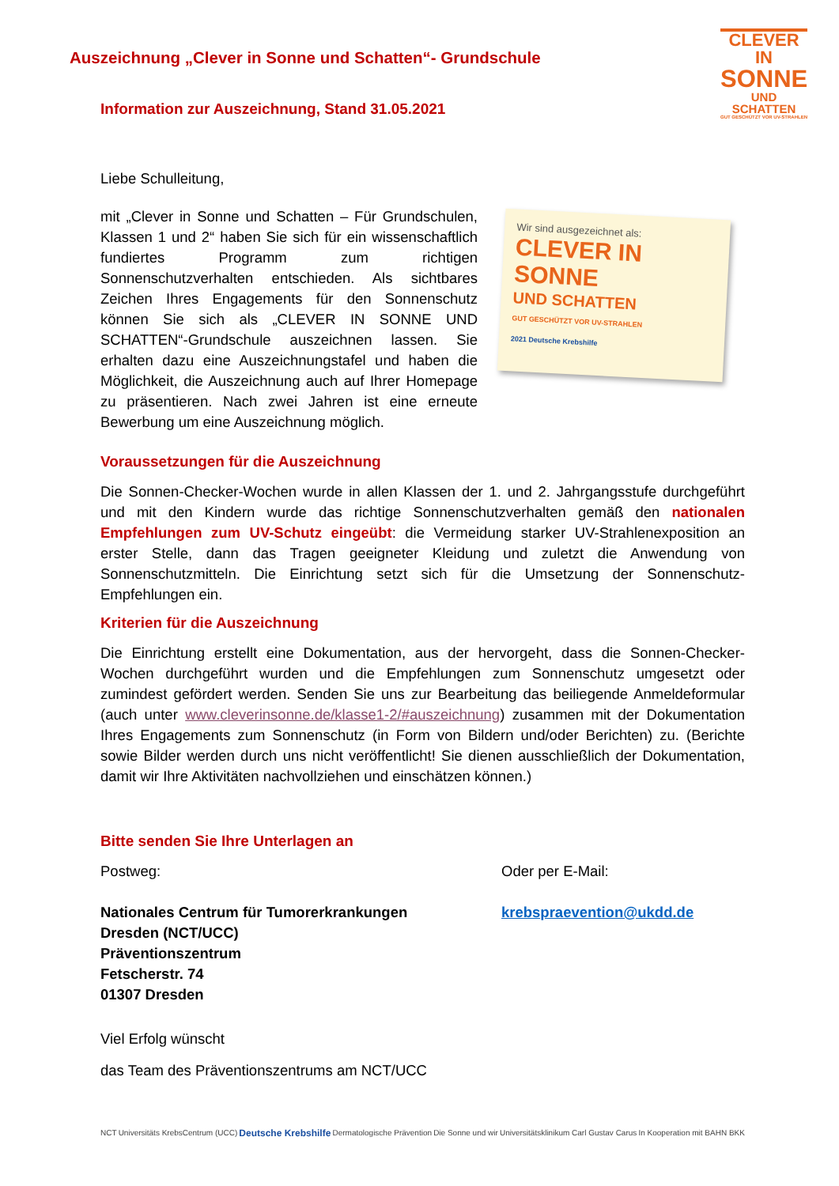Auszeichnung „Clever in Sonne und Schatten“- Grundschule
CLEVER IN
SONNE
UND SCHATTEN
GUT GESCHÜTZT VOR UV-STRAHLEN
Information zur Auszeichnung, Stand 31.05.2021
Liebe Schulleitung,
mit „Clever in Sonne und Schatten – Für Grundschulen, Klassen 1 und 2“ haben Sie sich für ein wissenschaftlich fundiertes Programm zum richtigen Sonnenschutzverhalten entschieden. Als sichtbares Zeichen Ihres Engagements für den Sonnenschutz können Sie sich als „CLEVER IN SONNE UND SCHATTEN“-Grundschule auszeichnen lassen. Sie erhalten dazu eine Auszeichnungstafel und haben die Möglichkeit, die Auszeichnung auch auf Ihrer Homepage zu präsentieren. Nach zwei Jahren ist eine erneute Bewerbung um eine Auszeichnung möglich.
Wir sind ausgezeichnet als:
CLEVER IN
SONNE
UND SCHATTEN
GUT GESCHÜTZT VOR UV-STRAHLEN
2021 Deutsche Krebshilfe
Voraussetzungen für die Auszeichnung
Die Sonnen-Checker-Wochen wurde in allen Klassen der 1. und 2. Jahrgangsstufe durchgeführt und mit den Kindern wurde das richtige Sonnenschutzverhalten gemäß den nationalen Empfehlungen zum UV-Schutz eingeübt: die Vermeidung starker UV-Strahlenexposition an erster Stelle, dann das Tragen geeigneter Kleidung und zuletzt die Anwendung von Sonnenschutzmitteln. Die Einrichtung setzt sich für die Umsetzung der Sonnenschutz-Empfehlungen ein.
Kriterien für die Auszeichnung
Die Einrichtung erstellt eine Dokumentation, aus der hervorgeht, dass die Sonnen-Checker-Wochen durchgeführt wurden und die Empfehlungen zum Sonnenschutz umgesetzt oder zumindest gefördert werden. Senden Sie uns zur Bearbeitung das beiliegende Anmeldeformular (auch unter www.cleverinsonne.de/klasse1-2/#auszeichnung) zusammen mit der Dokumentation Ihres Engagements zum Sonnenschutz (in Form von Bildern und/oder Berichten) zu. (Berichte sowie Bilder werden durch uns nicht veröffentlicht! Sie dienen ausschließlich der Dokumentation, damit wir Ihre Aktivitäten nachvollziehen und einschätzen können.)
Bitte senden Sie Ihre Unterlagen an
Postweg:
Nationales Centrum für Tumorerkrankungen
Dresden (NCT/UCC)
Präventionszentrum
Fetscherstr. 74
01307 Dresden
Oder per E-Mail:
krebspraevention@ukdd.de
Viel Erfolg wünscht
das Team des Präventionszentrums am NCT/UCC
NCT Universitäts KrebsCentrum (UCC) Deutsche Krebshilfe Dermatologische Prävention Die Sonne und wir Universitätsklinikum Carl Gustav Carus In Kooperation mit BAHN BKK